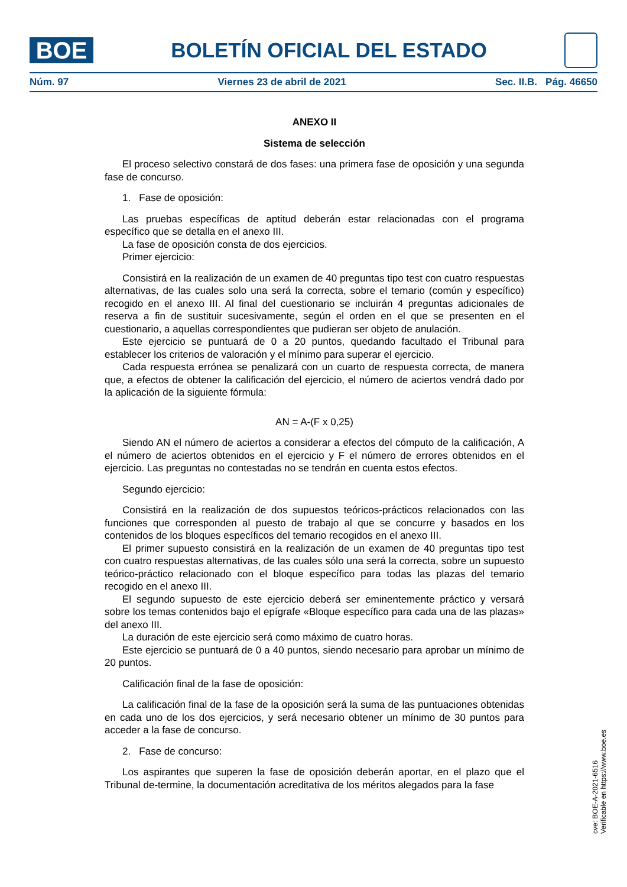BOE
BOLETÍN OFICIAL DEL ESTADO
Núm. 97 Viernes 23 de abril de 2021 Sec. II.B. Pág. 46650
ANEXO II
Sistema de selección
El proceso selectivo constará de dos fases: una primera fase de oposición y una segunda fase de concurso.
1. Fase de oposición:
Las pruebas específicas de aptitud deberán estar relacionadas con el programa específico que se detalla en el anexo III.
La fase de oposición consta de dos ejercicios.
Primer ejercicio:
Consistirá en la realización de un examen de 40 preguntas tipo test con cuatro respuestas alternativas, de las cuales solo una será la correcta, sobre el temario (común y específico) recogido en el anexo III. Al final del cuestionario se incluirán 4 preguntas adicionales de reserva a fin de sustituir sucesivamente, según el orden en el que se presenten en el cuestionario, a aquellas correspondientes que pudieran ser objeto de anulación.
Este ejercicio se puntuará de 0 a 20 puntos, quedando facultado el Tribunal para establecer los criterios de valoración y el mínimo para superar el ejercicio.
Cada respuesta errónea se penalizará con un cuarto de respuesta correcta, de manera que, a efectos de obtener la calificación del ejercicio, el número de aciertos vendrá dado por la aplicación de la siguiente fórmula:
AN = A-(F x 0,25)
Siendo AN el número de aciertos a considerar a efectos del cómputo de la calificación, A el número de aciertos obtenidos en el ejercicio y F el número de errores obtenidos en el ejercicio. Las preguntas no contestadas no se tendrán en cuenta estos efectos.
Segundo ejercicio:
Consistirá en la realización de dos supuestos teóricos-prácticos relacionados con las funciones que corresponden al puesto de trabajo al que se concurre y basados en los contenidos de los bloques específicos del temario recogidos en el anexo III.
El primer supuesto consistirá en la realización de un examen de 40 preguntas tipo test con cuatro respuestas alternativas, de las cuales sólo una será la correcta, sobre un supuesto teórico-práctico relacionado con el bloque específico para todas las plazas del temario recogido en el anexo III.
El segundo supuesto de este ejercicio deberá ser eminentemente práctico y versará sobre los temas contenidos bajo el epígrafe «Bloque específico para cada una de las plazas» del anexo III.
La duración de este ejercicio será como máximo de cuatro horas.
Este ejercicio se puntuará de 0 a 40 puntos, siendo necesario para aprobar un mínimo de 20 puntos.
Calificación final de la fase de oposición:
La calificación final de la fase de la oposición será la suma de las puntuaciones obtenidas en cada uno de los dos ejercicios, y será necesario obtener un mínimo de 30 puntos para acceder a la fase de concurso.
2. Fase de concurso:
Los aspirantes que superen la fase de oposición deberán aportar, en el plazo que el Tribunal de-termine, la documentación acreditativa de los méritos alegados para la fase
cve: BOE-A-2021-6516
Verificable en https://www.boe.es